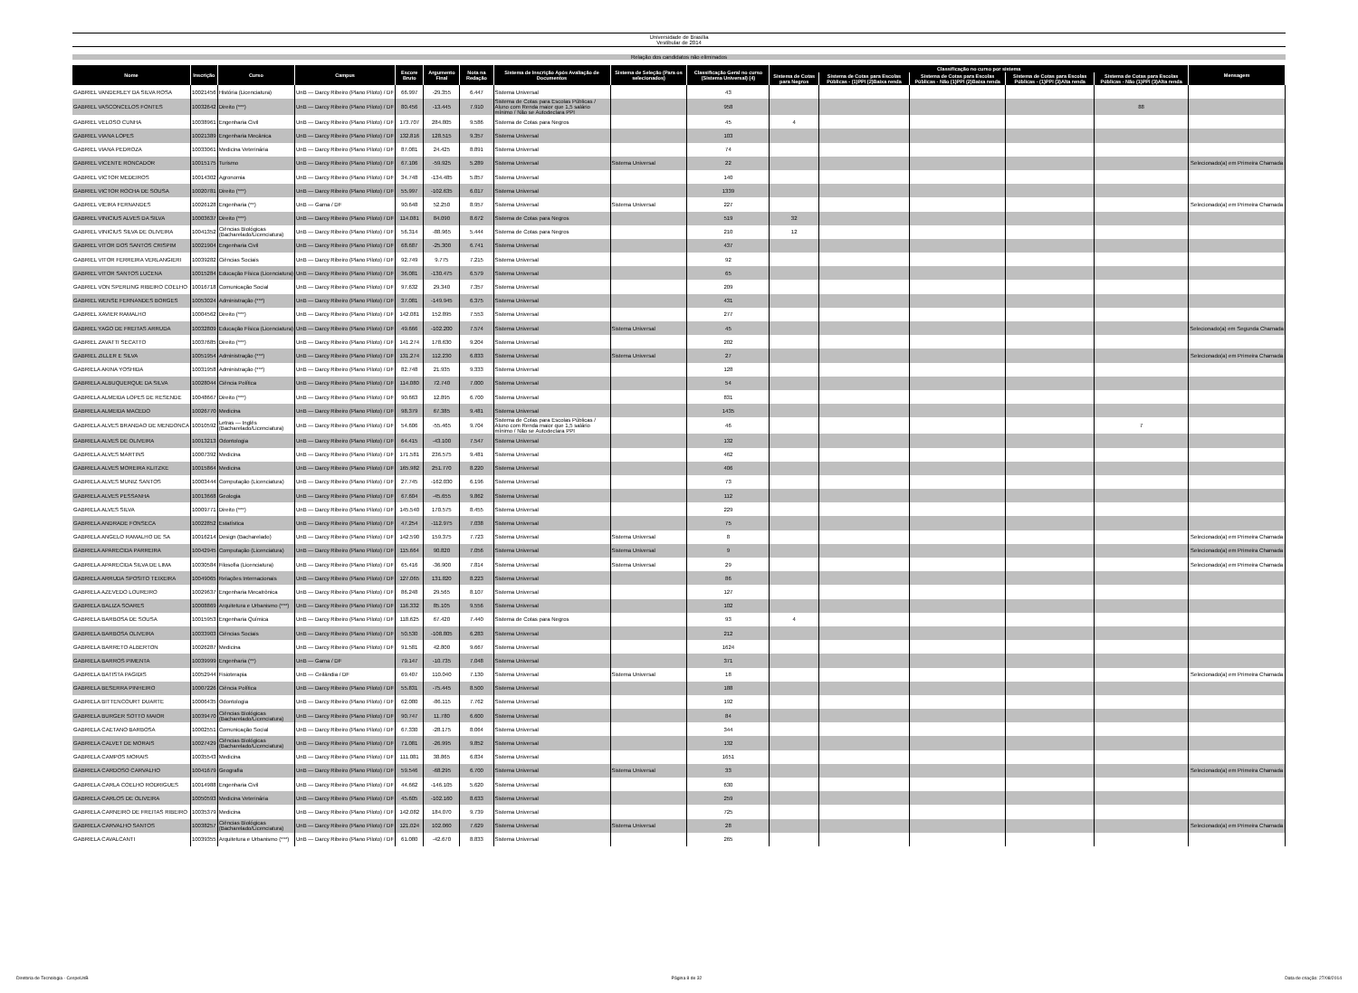Universidade de Brasília
Vestibular de 2014
Relação dos candidatos não eliminados
| Nome | Inscrição | Curso | Campus | Escore Bruto | Argumento Final | Nota na Redação | Sistema de Inscrição Após Avaliação de Documentos | Sistema de Seleção (Para os selecionados) | Classificação Geral no curso (Sistema Universal) (4) | Classificação no curso por sistema | | | | | Mensagem |
| --- | --- | --- | --- | --- | --- | --- | --- | --- | --- | --- | --- | --- | --- | --- | --- |
| | | | | | | | | | | Sistema de Cotas para Negros | Sistema de Cotas para Escolas Públicas - (1)PPI (2)Baixa renda | Sistema de Cotas para Escolas Públicas - Não (1)PPI (2)Baixa renda | Sistema de Cotas para Escolas Públicas - (1)PPI (3)Alta renda | Sistema de Cotas para Escolas Públicas - Não (1)PPI (3)Alta renda | |
| GABRIEL VANDERLEY DA SILVA ROSA | 10021456 | História (Licenciatura) | UnB — Darcy Ribeiro (Plano Piloto) / DF | 66.997 | -29.355 | 6.447 | Sistema Universal | | 43 | | | | | | |
| GABRIEL VASCONCELOS FONTES | 10032642 | Direito (***) | UnB — Darcy Ribeiro (Plano Piloto) / DF | 80.456 | -13.445 | 7.910 | Sistema de Cotas para Escolas Públicas / Aluno com Renda maior que 1,5 salário mínimo / Não se Autodeclara PPI | | 958 | | | | | 88 | |
| GABRIEL VELOSO CUNHA | 10038961 | Engenharia Civil | UnB — Darcy Ribeiro (Plano Piloto) / DF | 173.707 | 284.805 | 9.586 | Sistema de Cotas para Negros | | 45 | 4 | | | | | |
| GABRIEL VIANA LOPES | 10021389 | Engenharia Mecânica | UnB — Darcy Ribeiro (Plano Piloto) / DF | 132.816 | 128.515 | 9.357 | Sistema Universal | | 103 | | | | | | |
| GABRIEL VIANA PEDROZA | 10033061 | Medicina Veterinária | UnB — Darcy Ribeiro (Plano Piloto) / DF | 87.081 | 24.425 | 8.891 | Sistema Universal | | 74 | | | | | | |
| GABRIEL VICENTE RONCADOR | 10015175 | Turismo | UnB — Darcy Ribeiro (Plano Piloto) / DF | 67.106 | -59.925 | 5.289 | Sistema Universal | Sistema Universal | 22 | | | | | | Selecionado(a) em Primeira Chamada |
| GABRIEL VICTOR MEDEIROS | 10014302 | Agronomia | UnB — Darcy Ribeiro (Plano Piloto) / DF | 34.748 | -134.485 | 5.857 | Sistema Universal | | 140 | | | | | | |
| GABRIEL VICTOR ROCHA DE SOUSA | 10020781 | Direito (***) | UnB — Darcy Ribeiro (Plano Piloto) / DF | 55.997 | -102.635 | 6.017 | Sistema Universal | | 1339 | | | | | | |
| GABRIEL VIEIRA FERNANDES | 10026128 | Engenharia (**) | UnB — Gama / DF | 90.648 | 52.250 | 8.957 | Sistema Universal | Sistema Universal | 227 | | | | | | Selecionado(a) em Primeira Chamada |
| GABRIEL VINICIUS ALVES DA SILVA | 10003637 | Direito (***) | UnB — Darcy Ribeiro (Plano Piloto) / DF | 114.081 | 84.090 | 8.672 | Sistema de Cotas para Negros | | 519 | 32 | | | | | |
| GABRIEL VINICIUS SILVA DE OLIVEIRA | 10041352 | Ciências Biológicas (Bacharelado/Licenciatura) | UnB — Darcy Ribeiro (Plano Piloto) / DF | 56.314 | -88.965 | 5.444 | Sistema de Cotas para Negros | | 210 | 12 | | | | | |
| GABRIEL VITOR DOS SANTOS CRISPIM | 10021904 | Engenharia Civil | UnB — Darcy Ribeiro (Plano Piloto) / DF | 68.687 | -25.300 | 6.741 | Sistema Universal | | 437 | | | | | | |
| GABRIEL VITOR FERREIRA VERLANGIERI | 10039282 | Ciências Sociais | UnB — Darcy Ribeiro (Plano Piloto) / DF | 92.749 | 9.775 | 7.215 | Sistema Universal | | 92 | | | | | | |
| GABRIEL VITOR SANTOS LUCENA | 10015284 | Educação Física (Licenciatura) | UnB — Darcy Ribeiro (Plano Piloto) / DF | 36.081 | -130.475 | 6.579 | Sistema Universal | | 65 | | | | | | |
| GABRIEL VON SPERLING RIBEIRO COELHO | 10016718 | Comunicação Social | UnB — Darcy Ribeiro (Plano Piloto) / DF | 97.632 | 29.340 | 7.357 | Sistema Universal | | 209 | | | | | | |
| GABRIEL WENSE FERNANDES BORGES | 10053024 | Administração (***) | UnB — Darcy Ribeiro (Plano Piloto) / DF | 37.081 | -149.945 | 6.375 | Sistema Universal | | 431 | | | | | | |
| GABRIEL XAVIER RAMALHO | 10004562 | Direito (***) | UnB — Darcy Ribeiro (Plano Piloto) / DF | 142.081 | 152.895 | 7.553 | Sistema Universal | | 277 | | | | | | |
| GABRIEL YAGO DE FREITAS ARRUDA | 10032809 | Educação Física (Licenciatura) | UnB — Darcy Ribeiro (Plano Piloto) / DF | 49.666 | -102.200 | 7.574 | Sistema Universal | Sistema Universal | 45 | | | | | | Selecionado(a) em Segunda Chamada |
| GABRIEL ZAVATTI SECATTO | 10037685 | Direito (***) | UnB — Darcy Ribeiro (Plano Piloto) / DF | 141.274 | 178.630 | 9.204 | Sistema Universal | | 202 | | | | | | |
| GABRIEL ZILLER E SILVA | 10051954 | Administração (***) | UnB — Darcy Ribeiro (Plano Piloto) / DF | 131.274 | 112.230 | 6.833 | Sistema Universal | Sistema Universal | 27 | | | | | | Selecionado(a) em Primeira Chamada |
| GABRIELA AKINA YOSHIDA | 10031958 | Administração (***) | UnB — Darcy Ribeiro (Plano Piloto) / DF | 82.748 | 21.935 | 9.333 | Sistema Universal | | 128 | | | | | | |
| GABRIELA ALBUQUERQUE DA SILVA | 10028044 | Ciência Política | UnB — Darcy Ribeiro (Plano Piloto) / DF | 114.080 | 72.740 | 7.000 | Sistema Universal | | 54 | | | | | | |
| GABRIELA ALMEIDA LOPES DE RESENDE | 10048667 | Direito (***) | UnB — Darcy Ribeiro (Plano Piloto) / DF | 90.663 | 12.895 | 6.700 | Sistema Universal | | 831 | | | | | | |
| GABRIELA ALMEIDA MACEDO | 10026770 | Medicina | UnB — Darcy Ribeiro (Plano Piloto) / DF | 98.379 | 67.385 | 9.481 | Sistema Universal | | 1435 | | | | | | |
| GABRIELA ALVES BRANDAO DE MENDONCA | 10010592 | Letras — Inglês (Bacharelado/Licenciatura) | UnB — Darcy Ribeiro (Plano Piloto) / DF | 54.606 | -55.465 | 9.704 | Sistema de Cotas para Escolas Públicas / Aluno com Renda maior que 1,5 salário mínimo / Não se Autodeclara PPI | | 46 | | | | | 7 | |
| GABRIELA ALVES DE OLIVEIRA | 10013213 | Odontologia | UnB — Darcy Ribeiro (Plano Piloto) / DF | 64.415 | -43.100 | 7.547 | Sistema Universal | | 132 | | | | | | |
| GABRIELA ALVES MARTINS | 10007392 | Medicina | UnB — Darcy Ribeiro (Plano Piloto) / DF | 171.581 | 236.575 | 9.481 | Sistema Universal | | 462 | | | | | | |
| GABRIELA ALVES MOREIRA KLITZKE | 10015864 | Medicina | UnB — Darcy Ribeiro (Plano Piloto) / DF | 165.982 | 251.770 | 8.220 | Sistema Universal | | 406 | | | | | | |
| GABRIELA ALVES MUNIZ SANTOS | 10003444 | Computação (Licenciatura) | UnB — Darcy Ribeiro (Plano Piloto) / DF | 27.745 | -162.030 | 6.196 | Sistema Universal | | 73 | | | | | | |
| GABRIELA ALVES PESSANHA | 10013668 | Geologia | UnB — Darcy Ribeiro (Plano Piloto) / DF | 67.604 | -45.655 | 9.862 | Sistema Universal | | 112 | | | | | | |
| GABRIELA ALVES SILVA | 10009771 | Direito (***) | UnB — Darcy Ribeiro (Plano Piloto) / DF | 145.540 | 170.575 | 8.455 | Sistema Universal | | 229 | | | | | | |
| GABRIELA ANDRADE FONSECA | 10022852 | Estatística | UnB — Darcy Ribeiro (Plano Piloto) / DF | 47.254 | -112.975 | 7.038 | Sistema Universal | | 75 | | | | | | |
| GABRIELA ANGELO RAMALHO DE SA | 10016214 | Design (Bacharelado) | UnB — Darcy Ribeiro (Plano Piloto) / DF | 142.590 | 159.375 | 7.723 | Sistema Universal | Sistema Universal | 8 | | | | | | Selecionado(a) em Primeira Chamada |
| GABRIELA APARECIDA PARREIRA | 10042945 | Computação (Licenciatura) | UnB — Darcy Ribeiro (Plano Piloto) / DF | 115.664 | 90.820 | 7.056 | Sistema Universal | Sistema Universal | 9 | | | | | | Selecionado(a) em Primeira Chamada |
| GABRIELA APARECIDA SILVA DE LIMA | 10030584 | Filosofia (Licenciatura) | UnB — Darcy Ribeiro (Plano Piloto) / DF | 65.416 | -36.900 | 7.814 | Sistema Universal | Sistema Universal | 29 | | | | | | Selecionado(a) em Primeira Chamada |
| GABRIELA ARRUDA SPOSITO TEIXEIRA | 10049065 | Relações Internacionais | UnB — Darcy Ribeiro (Plano Piloto) / DF | 127.065 | 131.820 | 8.223 | Sistema Universal | | 86 | | | | | | |
| GABRIELA AZEVEDO LOUREIRO | 10029637 | Engenharia Mecatrônica | UnB — Darcy Ribeiro (Plano Piloto) / DF | 86.248 | 29.565 | 8.107 | Sistema Universal | | 127 | | | | | | |
| GABRIELA BALIZA SOARES | 10008869 | Arquitetura e Urbanismo (***) | UnB — Darcy Ribeiro (Plano Piloto) / DF | 116.332 | 85.105 | 9.556 | Sistema Universal | | 102 | | | | | | |
| GABRIELA BARBOSA DE SOUSA | 10015953 | Engenharia Química | UnB — Darcy Ribeiro (Plano Piloto) / DF | 118.625 | 67.420 | 7.440 | Sistema de Cotas para Negros | | 93 | 4 | | | | | |
| GABRIELA BARBOSA OLIVEIRA | 10033903 | Ciências Sociais | UnB — Darcy Ribeiro (Plano Piloto) / DF | 50.530 | -108.805 | 6.283 | Sistema Universal | | 212 | | | | | | |
| GABRIELA BARRETO ALBERTON | 10026287 | Medicina | UnB — Darcy Ribeiro (Plano Piloto) / DF | 91.581 | 42.800 | 9.667 | Sistema Universal | | 1624 | | | | | | |
| GABRIELA BARROS PIMENTA | 10039999 | Engenharia (**) | UnB — Gama / DF | 79.147 | -10.735 | 7.048 | Sistema Universal | | 371 | | | | | | |
| GABRIELA BATISTA PAGIDIS | 10052944 | Fisioterapia | UnB — Ceilândia / DF | 69.407 | 110.040 | 7.130 | Sistema Universal | Sistema Universal | 18 | | | | | | Selecionado(a) em Primeira Chamada |
| GABRIELA BESERRA PINHEIRO | 10007226 | Ciência Política | UnB — Darcy Ribeiro (Plano Piloto) / DF | 55.831 | -75.445 | 8.500 | Sistema Universal | | 188 | | | | | | |
| GABRIELA BITTENCOURT DUARTE | 10006435 | Odontologia | UnB — Darcy Ribeiro (Plano Piloto) / DF | 62.080 | -86.115 | 7.762 | Sistema Universal | | 192 | | | | | | |
| GABRIELA BURGER SOTTO MAIOR | 10039470 | Ciências Biológicas (Bacharelado/Licenciatura) | UnB — Darcy Ribeiro (Plano Piloto) / DF | 90.747 | 11.780 | 6.600 | Sistema Universal | | 84 | | | | | | |
| GABRIELA CAETANO BARBOSA | 10002551 | Comunicação Social | UnB — Darcy Ribeiro (Plano Piloto) / DF | 67.330 | -28.175 | 8.064 | Sistema Universal | | 344 | | | | | | |
| GABRIELA CALVET DE MORAIS | 10027429 | Ciências Biológicas (Bacharelado/Licenciatura) | UnB — Darcy Ribeiro (Plano Piloto) / DF | 71.081 | -26.995 | 9.852 | Sistema Universal | | 132 | | | | | | |
| GABRIELA CAMPOS MORAIS | 10035543 | Medicina | UnB — Darcy Ribeiro (Plano Piloto) / DF | 111.081 | 38.865 | 6.834 | Sistema Universal | | 1651 | | | | | | |
| GABRIELA CARDOSO CARVALHO | 10041679 | Geografia | UnB — Darcy Ribeiro (Plano Piloto) / DF | 59.546 | -68.295 | 6.700 | Sistema Universal | Sistema Universal | 33 | | | | | | Selecionado(a) em Primeira Chamada |
| GABRIELA CARLA COELHO RODRIGUES | 10014988 | Engenharia Civil | UnB — Darcy Ribeiro (Plano Piloto) / DF | 44.662 | -146.105 | 5.620 | Sistema Universal | | 630 | | | | | | |
| GABRIELA CARLOS DE OLIVEIRA | 10050593 | Medicina Veterinária | UnB — Darcy Ribeiro (Plano Piloto) / DF | 45.605 | -102.160 | 8.633 | Sistema Universal | | 259 | | | | | | |
| GABRIELA CARNEIRO DE FREITAS RIBEIRO | 10035379 | Medicina | UnB — Darcy Ribeiro (Plano Piloto) / DF | 142.082 | 184.070 | 9.739 | Sistema Universal | | 725 | | | | | | |
| GABRIELA CARVALHO SANTOS | 10038257 | Ciências Biológicas (Bacharelado/Licenciatura) | UnB — Darcy Ribeiro (Plano Piloto) / DF | 121.024 | 102.060 | 7.629 | Sistema Universal | Sistema Universal | 28 | | | | | | Selecionado(a) em Primeira Chamada |
| GABRIELA CAVALCANTI | 10039355 | Arquitetura e Urbanismo (***) | UnB — Darcy Ribeiro (Plano Piloto) / DF | 61.080 | -42.670 | 8.833 | Sistema Universal | | 265 | | | | | | |
Diretoria de Tecnologia - CespeUnB Página 8 de 32 Data de criação: 27/08/2014